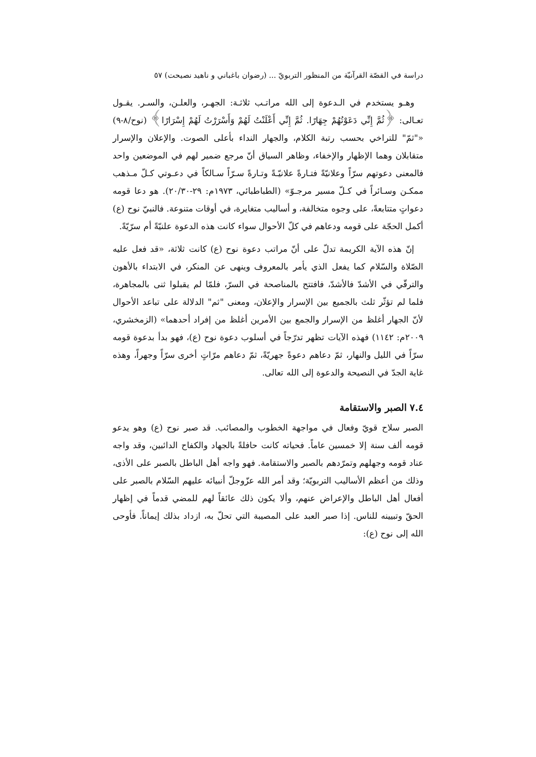دراسة في القصّة القرآنيّة من المنظور التربويّ ... (رضوان باغباني و ناهيد نصيحت) ٥٧
وهـو يستخدم في الـدعوة إلى الله مراتـب ثلاثـة: الجهـر، والعلـن، والسـر. يقـول تعـالى: ﴿ثُمَّ إِنِّي دَعَوْتُهُمْ جِهَارًا. ثُمَّ إِنِّي أَعْلَنْتُ لَهُمْ وَأَسْرَرْتُ لَهُمْ إِسْرَارًا﴾ (نوح/٨-٩) «"ثمّ" للتراخي بحسب رتبة الكلام، والجهار النداء بأعلى الصوت. والإعلان والإسرار متقابلان وهما الإظهار والإخفاء، وظاهر السياق أنّ مرجع ضمير لهم في الموضعين واحد فالمعنى دعوتهم سرّاً وعلانيّةً فتـارةً علانيّـةً وتـارةً سـرّاً سـالكاً في دعـوتي كـلّ مـذهب ممكـن وسـائراً في كـلّ مسير مرجـوّ» (الطباطبائي، ١٩٧٣م: ٢٩-٢٠/٣٠). هو دعا قومه دعواتٍ متتابعةً، على وجوه متخالفة، و أساليب متغايرة، في أوقات متنوعة. فالنبيّ نوح (ع) أكمل الحجّة على قومه ودعاهم في كلّ الأحوال سواء كانت هذه الدعوة علنيّةً أم سرّيّةً.
إنّ هذه الآية الكريمة تدلّ على أنّ مراتب دعوة نوح (ع) كانت ثلاثة، «قد فعل عليه الصّلاة والسّلام كما يفعل الذي يأمر بالمعروف وينهى عن المنكر، في الابتداء بالأهون والترقّي في الأشدّ فالأشدّ، فافتتح بالمناصحة في السرّ، فلمّا لم يقبلوا ثنى بالمجاهرة، فلما لم تؤثّر ثلث بالجميع بين الإسرار والإعلان، ومعنى "ثم" الدلالة على تباعد الأحوال لأنّ الجهار أغلظ من الإسرار والجمع بين الأمرين أغلظ من إفراد أحدهما» (الزمخشري، ٢٠٠٩م: ١١٤٢) فهذه الآيات تظهر تدرّجاً في أسلوب دعوة نوح (ع)، فهو بدأ بدعوة قومه سرّاً في الليل والنهار، ثمّ دعاهم دعوةً جهريّةً، ثمّ دعاهم مرّاتٍ أخرى سرّاً وجهراً، وهذه غاية الجدّ في النصيحة والدعوة إلى الله تعالى.
٧.٤ الصبر والاستقامة
الصبر سلاح قويّ وفعال في مواجهة الخطوب والمصائب. قد صبر نوح (ع) وهو يدعو قومه ألف سنة إلا خمسين عاماً. فحياته كانت حافلةً بالجهاد والكفاح الدائبين، وقد واجه عناد قومه وجهلهم وتمرّدهم بالصبر والاستقامة. فهو واجه أهل الباطل بالصبر على الأذى، وذلك من أعظم الأساليب التربويّة؛ وقد أمر الله عزّوجلّ أنبيائه عليهم السّلام بالصبر على أفعال أهل الباطل والإعراض عنهم، وألا يكون ذلك عائقاً لهم للمضي قدماً في إظهار الحقّ وتبيينه للناس. إذا صبر العبد على المصيبة التي تحلّ به، ازداد بذلك إيماناً. فأوحى الله إلى نوح (ع):